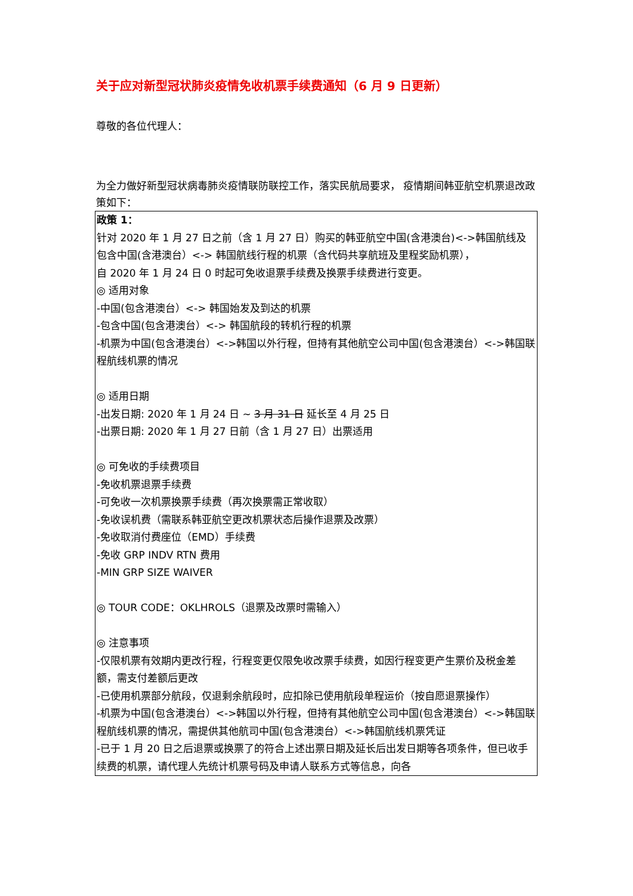关于应对新型冠状肺炎疫情免收机票手续费通知（6 月 9 日更新）
尊敬的各位代理人：
为全力做好新型冠状病毒肺炎疫情联防联控工作，落实民航局要求， 疫情期间韩亚航空机票退改政策如下：
| 政策 1： 针对 2020 年 1 月 27 日之前（含 1 月 27 日）购买的韩亚航空中国(含港澳台)<->韩国航线及包含中国(含港澳台）<-> 韩国航线行程的机票（含代码共享航班及里程奖励机票）， 自 2020 年 1 月 24 日 0 时起可免收退票手续费及换票手续费进行变更。 ◎ 适用对象 -中国(包含港澳台）<-> 韩国始发及到达的机票 -包含中国(包含港澳台）<-> 韩国航段的转机行程的机票 -机票为中国(包含港澳台）<->韩国以外行程，但持有其他航空公司中国(包含港澳台）<->韩国联程航线机票的情况 ◎ 适用日期 -出发日期: 2020 年 1 月 24 日 ~ 3 月 31 日 延长至 4 月 25 日 -出票日期: 2020 年 1 月 27 日前（含 1 月 27 日）出票适用 ◎ 可免收的手续费项目 -免收机票退票手续费 -可免收一次机票换票手续费（再次换票需正常收取） -免收误机费（需联系韩亚航空更改机票状态后操作退票及改票） -免收取消付费座位（EMD）手续费 -免收 GRP INDV RTN 费用 -MIN GRP SIZE WAIVER ◎ TOUR CODE：OKLHROLS（退票及改票时需输入） ◎ 注意事项 -仅限机票有效期内更改行程，行程变更仅限免收改票手续费，如因行程变更产生票价及税金差额，需支付差额后更改 -已使用机票部分航段，仅退剩余航段时，应扣除已使用航段单程运价（按自愿退票操作） -机票为中国(包含港澳台）<->韩国以外行程，但持有其他航空公司中国(包含港澳台）<->韩国联程航线机票的情况，需提供其他航司中国(包含港澳台）<->韩国航线机票凭证 -已于 1 月 20 日之后退票或换票了的符合上述出票日期及延长后出发日期等各项条件，但已收手续费的机票，请代理人先统计机票号码及申请人联系方式等信息，向各 |